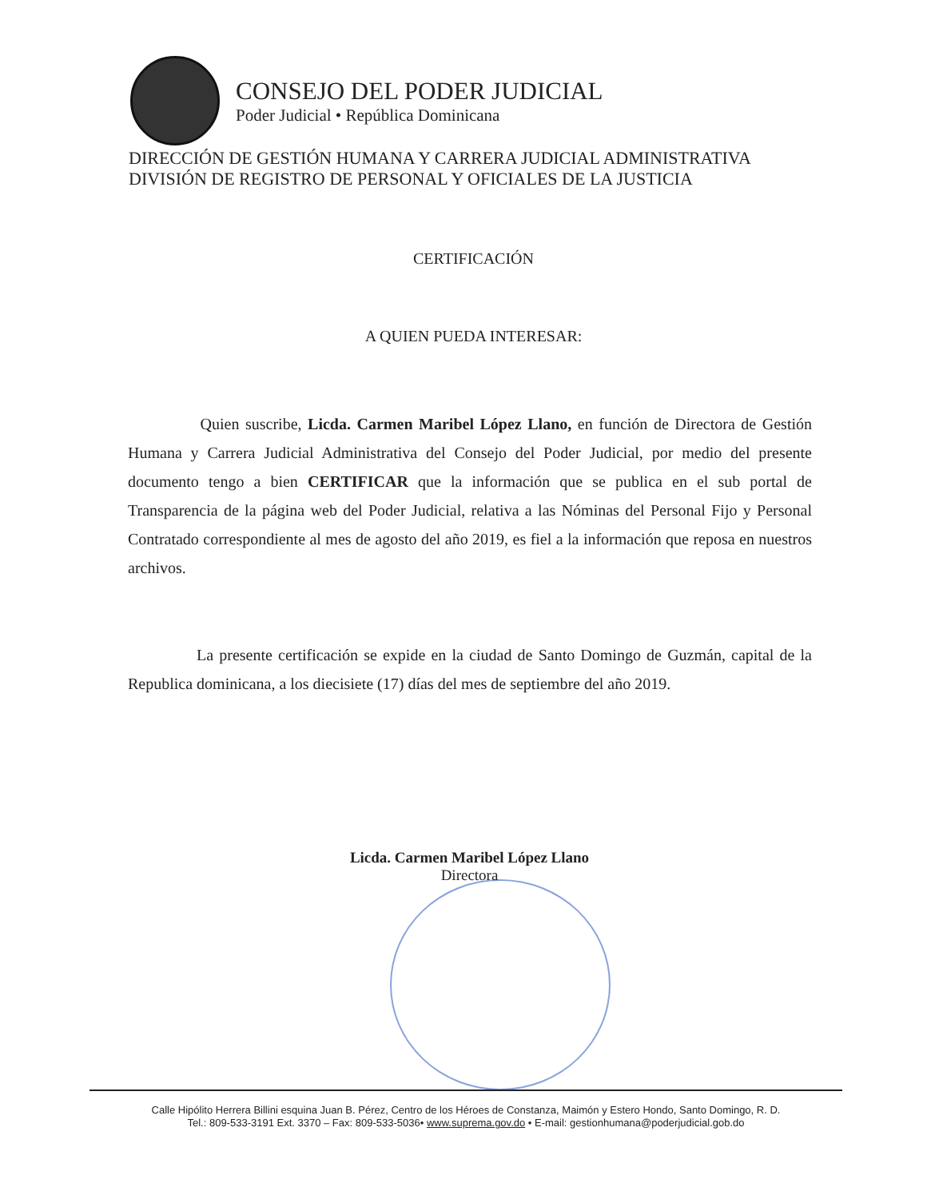CONSEJO DEL PODER JUDICIAL
Poder Judicial • República Dominicana
DIRECCIÓN DE GESTIÓN HUMANA Y CARRERA JUDICIAL ADMINISTRATIVA
DIVISIÓN DE REGISTRO DE PERSONAL Y OFICIALES DE LA JUSTICIA
CERTIFICACIÓN
A QUIEN PUEDA INTERESAR:
Quien suscribe, Licda. Carmen Maribel López Llano, en función de Directora de Gestión Humana y Carrera Judicial Administrativa del Consejo del Poder Judicial, por medio del presente documento tengo a bien CERTIFICAR que la información que se publica en el sub portal de Transparencia de la página web del Poder Judicial, relativa a las Nóminas del Personal Fijo y Personal Contratado correspondiente al mes de agosto del año 2019, es fiel a la información que reposa en nuestros archivos.
La presente certificación se expide en la ciudad de Santo Domingo de Guzmán, capital de la Republica dominicana, a los diecisiete (17) días del mes de septiembre del año 2019.
Licda. Carmen Maribel López Llano
Directora
Calle Hipólito Herrera Billini esquina Juan B. Pérez, Centro de los Héroes de Constanza, Maimón y Estero Hondo, Santo Domingo, R. D.
Tel.: 809-533-3191 Ext. 3370 – Fax: 809-533-5036• www.suprema.gov.do • E-mail: gestionhumana@poderjudicial.gob.do